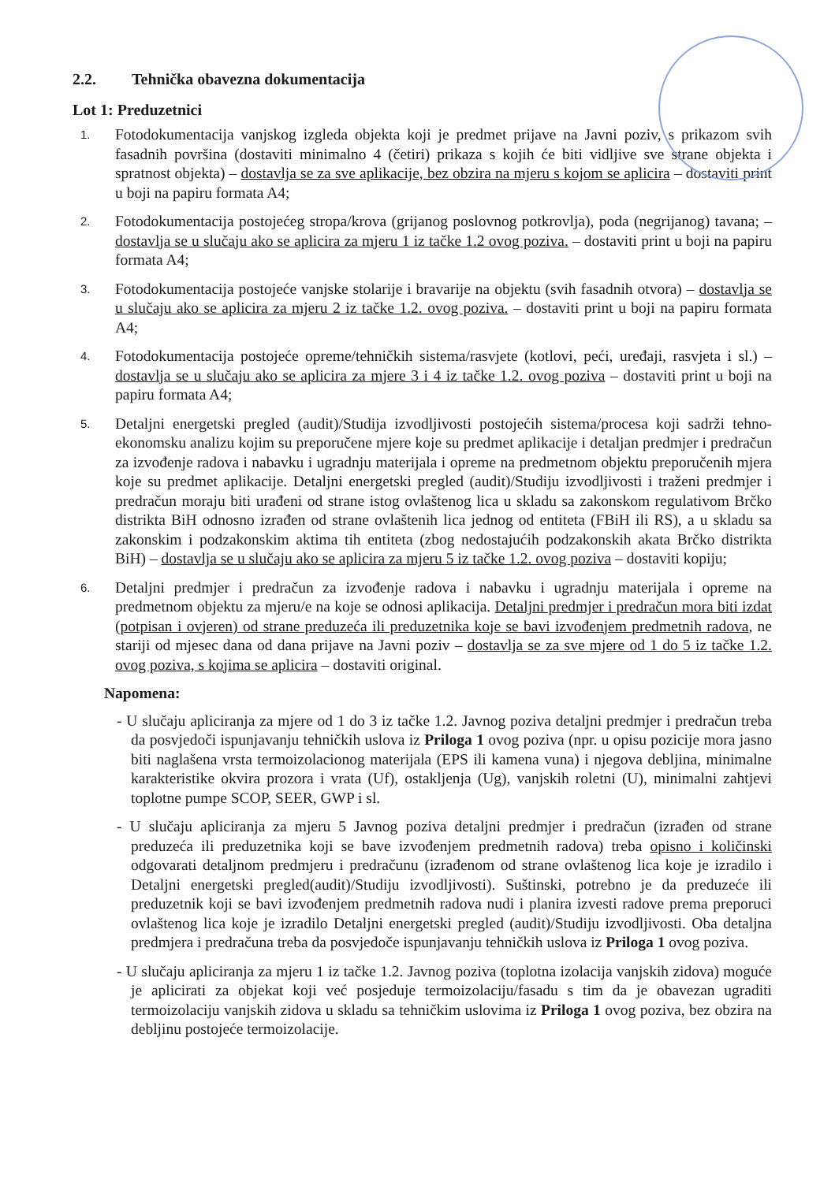2.2. Tehnička obavezna dokumentacija
Lot 1: Preduzetnici
1.
Fotodokumentacija vanjskog izgleda objekta koji je predmet prijave na Javni poziv, s prikazom svih fasadnih površina (dostaviti minimalno 4 (četiri) prikaza s kojih će biti vidljive sve strane objekta i spratnost objekta) – dostavlja se za sve aplikacije, bez obzira na mjeru s kojom se aplicira – dostaviti print u boji na papiru formata A4;
2.
Fotodokumentacija postojećeg stropa/krova (grijanog poslovnog potkrovlja), poda (negrijanog) tavana; – dostavlja se u slučaju ako se aplicira za mjeru 1 iz tačke 1.2 ovog poziva. – dostaviti print u boji na papiru formata A4;
3.
Fotodokumentacija postojeće vanjske stolarije i bravarije na objektu (svih fasadnih otvora) – dostavlja se u slučaju ako se aplicira za mjeru 2 iz tačke 1.2. ovog poziva. – dostaviti print u boji na papiru formata A4;
4.
Fotodokumentacija postojeće opreme/tehničkih sistema/rasvjete (kotlovi, peći, uređaji, rasvjeta i sl.) – dostavlja se u slučaju ako se aplicira za mjere 3 i 4 iz tačke 1.2. ovog poziva – dostaviti print u boji na papiru formata A4;
5.
Detaljni energetski pregled (audit)/Studija izvodljivosti postojećih sistema/procesa koji sadrži tehno-ekonomsku analizu kojim su preporučene mjere koje su predmet aplikacije i detaljan predmjer i predračun za izvođenje radova i nabavku i ugradnju materijala i opreme na predmetnom objektu preporučenih mjera koje su predmet aplikacije. Detaljni energetski pregled (audit)/Studiju izvodljivosti i traženi predmjer i predračun moraju biti urađeni od strane istog ovlaštenog lica u skladu sa zakonskom regulativom Brčko distrikta BiH odnosno izrađen od strane ovlaštenih lica jednog od entiteta (FBiH ili RS), a u skladu sa zakonskim i podzakonskim aktima tih entiteta (zbog nedostajućih podzakonskih akata Brčko distrikta BiH) – dostavlja se u slučaju ako se aplicira za mjeru 5 iz tačke 1.2. ovog poziva – dostaviti kopiju;
6.
Detaljni predmjer i predračun za izvođenje radova i nabavku i ugradnju materijala i opreme na predmetnom objektu za mjeru/e na koje se odnosi aplikacija. Detaljni predmjer i predračun mora biti izdat (potpisan i ovjeren) od strane preduzeća ili preduzetnika koje se bavi izvođenjem predmetnih radova, ne stariji od mjesec dana od dana prijave na Javni poziv – dostavlja se za sve mjere od 1 do 5 iz tačke 1.2. ovog poziva, s kojima se aplicira – dostaviti original.
Napomena:
- U slučaju apliciranja za mjere od 1 do 3 iz tačke 1.2. Javnog poziva detaljni predmjer i predračun treba da posvjedoči ispunjavanju tehničkih uslova iz Priloga 1 ovog poziva (npr. u opisu pozicije mora jasno biti naglašena vrsta termoizolacionog materijala (EPS ili kamena vuna) i njegova debljina, minimalne karakteristike okvira prozora i vrata (Uf), ostakljenja (Ug), vanjskih roletni (U), minimalni zahtjevi toplotne pumpe SCOP, SEER, GWP i sl.
- U slučaju apliciranja za mjeru 5 Javnog poziva detaljni predmjer i predračun (izrađen od strane preduzeća ili preduzetnika koji se bave izvođenjem predmetnih radova) treba opisno i količinski odgovarati detaljnom predmjeru i predračunu (izrađenom od strane ovlaštenog lica koje je izradilo i Detaljni energetski pregled(audit)/Studiju izvodljivosti). Suštinski, potrebno je da preduzeće ili preduzetnik koji se bavi izvođenjem predmetnih radova nudi i planira izvesti radove prema preporuci ovlaštenog lica koje je izradilo Detaljni energetski pregled (audit)/Studiju izvodljivosti. Oba detaljna predmjera i predračuna treba da posvjedoče ispunjavanju tehničkih uslova iz Priloga 1 ovog poziva.
- U slučaju apliciranja za mjeru 1 iz tačke 1.2. Javnog poziva (toplotna izolacija vanjskih zidova) moguće je aplicirati za objekat koji već posjeduje termoizolaciju/fasadu s tim da je obavezan ugraditi termoizolaciju vanjskih zidova u skladu sa tehničkim uslovima iz Priloga 1 ovog poziva, bez obzira na debljinu postojeće termoizolacije.